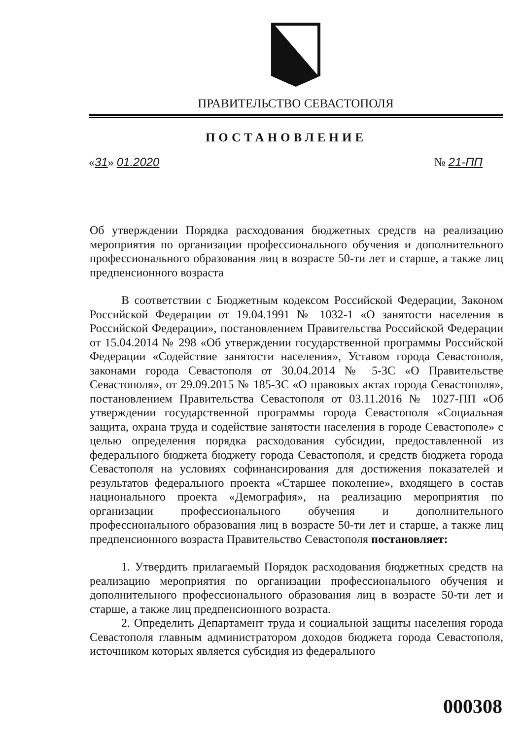ПРАВИТЕЛЬСТВО СЕВАСТОПОЛЯ
ПОСТАНОВЛЕНИЕ
«31» 01.2020 № 21-ПП
Об утверждении Порядка расходования бюджетных средств на реализацию мероприятия по организации профессионального обучения и дополнительного профессионального образования лиц в возрасте 50-ти лет и старше, а также лиц предпенсионного возраста
В соответствии с Бюджетным кодексом Российской Федерации, Законом Российской Федерации от 19.04.1991 № 1032-1 «О занятости населения в Российской Федерации», постановлением Правительства Российской Федерации от 15.04.2014 № 298 «Об утверждении государственной программы Российской Федерации «Содействие занятости населения», Уставом города Севастополя, законами города Севастополя от 30.04.2014 № 5-ЗС «О Правительстве Севастополя», от 29.09.2015 № 185-ЗС «О правовых актах города Севастополя», постановлением Правительства Севастополя от 03.11.2016 № 1027-ПП «Об утверждении государственной программы города Севастополя «Социальная защита, охрана труда и содействие занятости населения в городе Севастополе» с целью определения порядка расходования субсидии, предоставленной из федерального бюджета бюджету города Севастополя, и средств бюджета города Севастополя на условиях софинансирования для достижения показателей и результатов федерального проекта «Старшее поколение», входящего в состав национального проекта «Демография», на реализацию мероприятия по организации профессионального обучения и дополнительного профессионального образования лиц в возрасте 50-ти лет и старше, а также лиц предпенсионного возраста Правительство Севастополя постановляет:
1. Утвердить прилагаемый Порядок расходования бюджетных средств на реализацию мероприятия по организации профессионального обучения и дополнительного профессионального образования лиц в возрасте 50-ти лет и старше, а также лиц предпенсионного возраста.
2. Определить Департамент труда и социальной защиты населения города Севастополя главным администратором доходов бюджета города Севастополя, источником которых является субсидия из федерального
000308